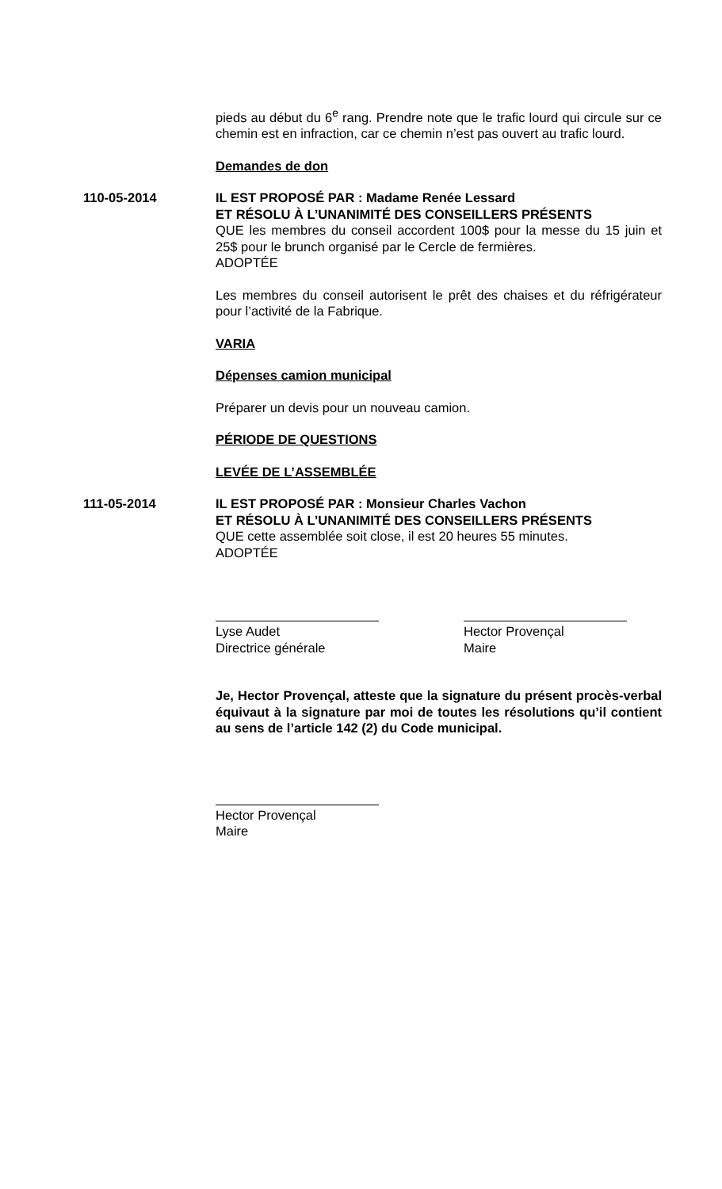pieds au début du 6<sup>e</sup> rang. Prendre note que le trafic lourd qui circule sur ce chemin est en infraction, car ce chemin n’est pas ouvert au trafic lourd.
Demandes de don
110-05-2014
IL EST PROPOSÉ PAR : Madame Renée Lessard
ET RÉSOLU À L’UNANIMITÉ DES CONSEILLERS PRÉSENTS
QUE les membres du conseil accordent 100$ pour la messe du 15 juin et 25$ pour le brunch organisé par le Cercle de fermières.
ADOPTÉE
Les membres du conseil autorisent le prêt des chaises et du réfrigérateur pour l’activité de la Fabrique.
VARIA
Dépenses camion municipal
Préparer un devis pour un nouveau camion.
PÉRIODE DE QUESTIONS
LEVÉE DE L’ASSEMBLÉE
111-05-2014
IL EST PROPOSÉ PAR : Monsieur Charles Vachon
ET RÉSOLU À L’UNANIMITÉ DES CONSEILLERS PRÉSENTS
QUE cette assemblée soit close, il est 20 heures 55 minutes.
ADOPTÉE
Lyse Audet
Directrice générale
Hector Provençal
Maire
Je, Hector Provençal, atteste que la signature du présent procès-verbal équivaut à la signature par moi de toutes les résolutions qu’il contient au sens de l’article 142 (2) du Code municipal.
Hector Provençal
Maire